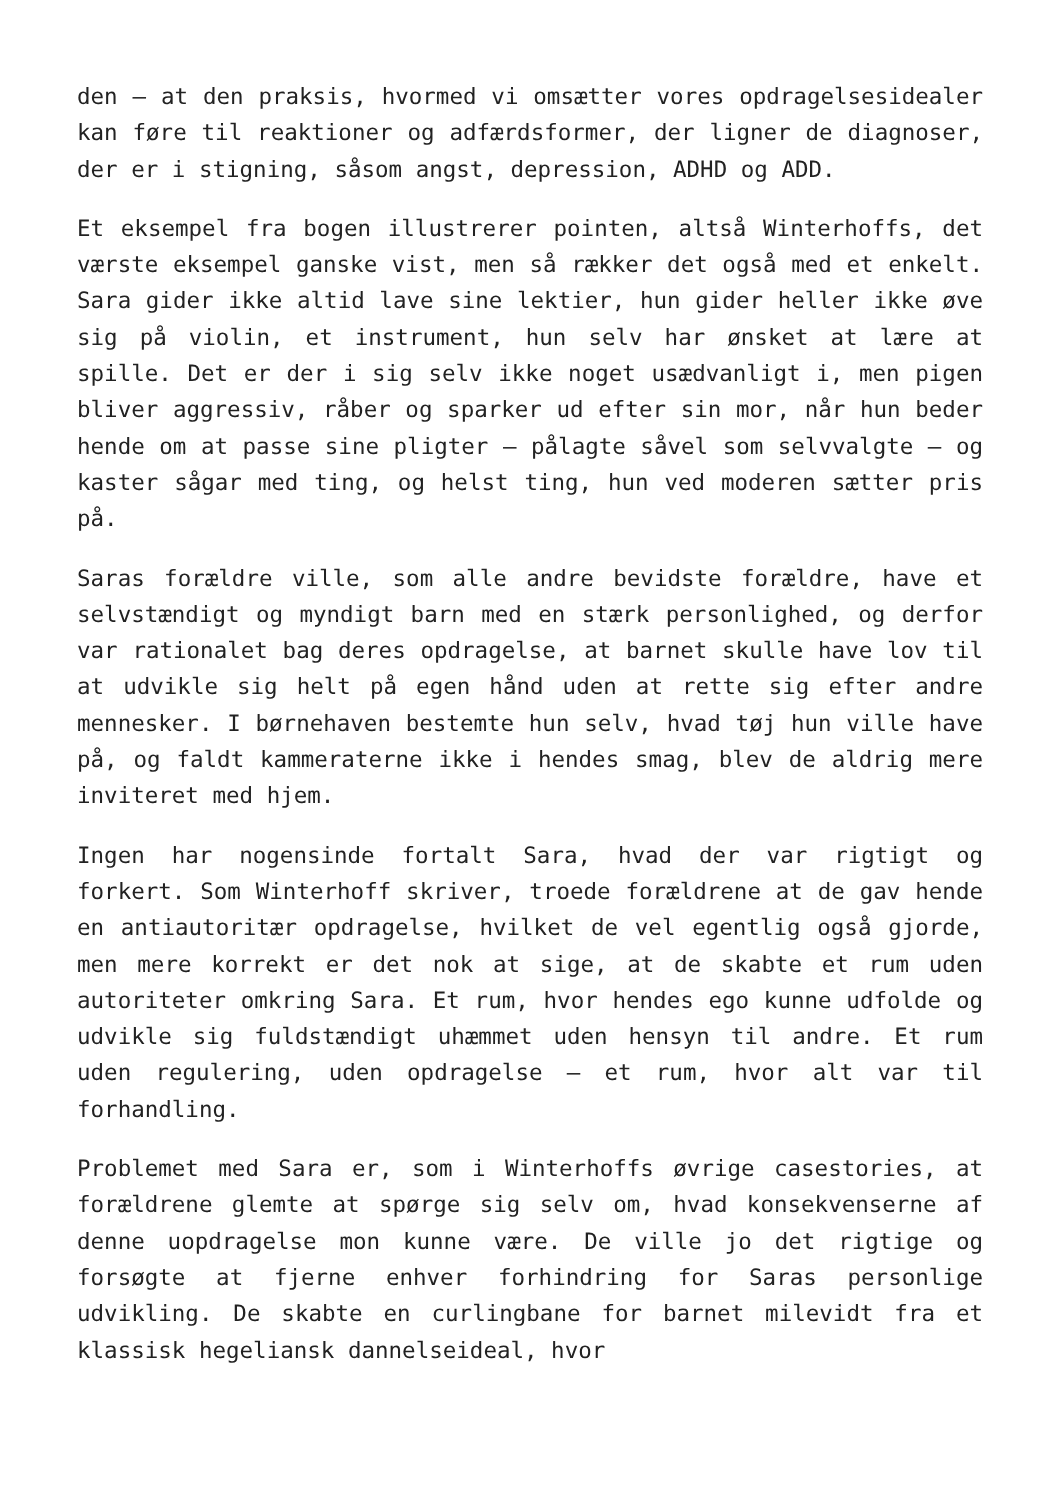den – at den praksis, hvormed vi omsætter vores opdragelsesidealer kan føre til reaktioner og adfærdsformer, der ligner de diagnoser, der er i stigning, såsom angst, depression, ADHD og ADD.
Et eksempel fra bogen illustrerer pointen, altså Winterhoffs, det værste eksempel ganske vist, men så rækker det også med et enkelt. Sara gider ikke altid lave sine lektier, hun gider heller ikke øve sig på violin, et instrument, hun selv har ønsket at lære at spille. Det er der i sig selv ikke noget usædvanligt i, men pigen bliver aggressiv, råber og sparker ud efter sin mor, når hun beder hende om at passe sine pligter – pålagte såvel som selvvalgte – og kaster sågar med ting, og helst ting, hun ved moderen sætter pris på.
Saras forældre ville, som alle andre bevidste forældre, have et selvstændigt og myndigt barn med en stærk personlighed, og derfor var rationalet bag deres opdragelse, at barnet skulle have lov til at udvikle sig helt på egen hånd uden at rette sig efter andre mennesker. I børnehaven bestemte hun selv, hvad tøj hun ville have på, og faldt kammeraterne ikke i hendes smag, blev de aldrig mere inviteret med hjem.
Ingen har nogensinde fortalt Sara, hvad der var rigtigt og forkert. Som Winterhoff skriver, troede forældrene at de gav hende en antiautoritær opdragelse, hvilket de vel egentlig også gjorde, men mere korrekt er det nok at sige, at de skabte et rum uden autoriteter omkring Sara. Et rum, hvor hendes ego kunne udfolde og udvikle sig fuldstændigt uhæmmet uden hensyn til andre. Et rum uden regulering, uden opdragelse – et rum, hvor alt var til forhandling.
Problemet med Sara er, som i Winterhoffs øvrige casestories, at forældrene glemte at spørge sig selv om, hvad konsekvenserne af denne uopdragelse mon kunne være. De ville jo det rigtige og forsøgte at fjerne enhver forhindring for Saras personlige udvikling. De skabte en curlingbane for barnet milevidt fra et klassisk hegeliansk dannelseideal, hvor